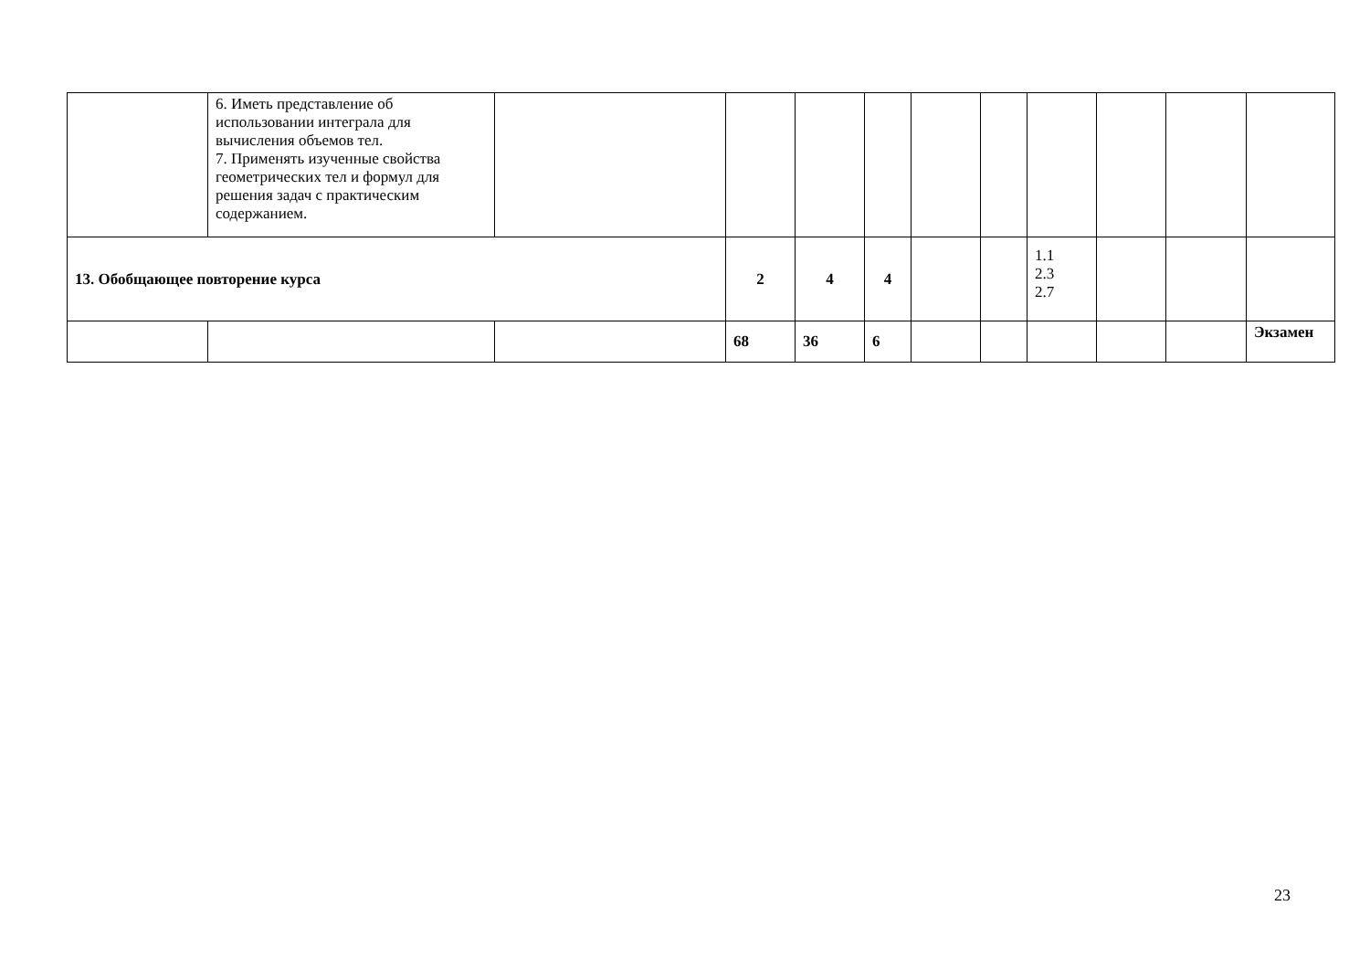| | 6. Иметь представление об использовании интеграла для вычисления объемов тел. 7. Применять изученные свойства геометрических тел и формул для решения задач с практическим содержанием. | | | | | | | | | | |
| 13. Обобщающее повторение курса | | | 2 | 4 | 4 | | | 1.1 2.3 2.7 | | | |
| | | | 68 | 36 | 6 | | | | | | Экзамен |
23